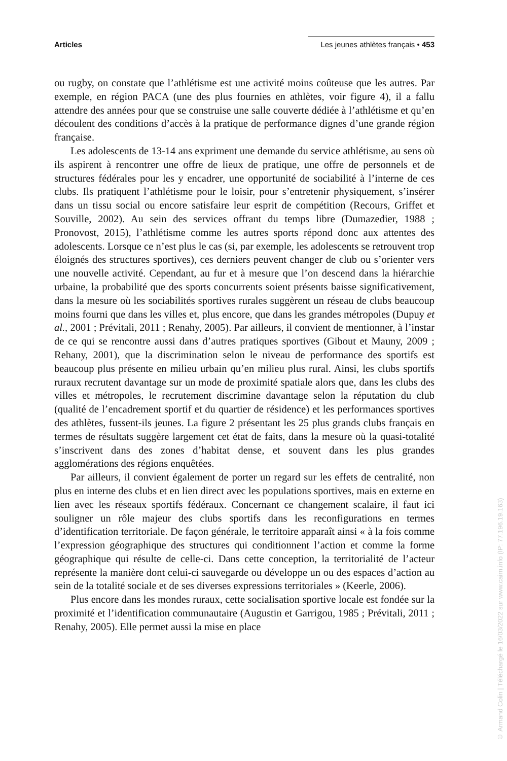Articles Les jeunes athlètes français • 453
ou rugby, on constate que l’athlétisme est une activité moins coûteuse que les autres. Par exemple, en région PACA (une des plus fournies en athlètes, voir figure 4), il a fallu attendre des années pour que se construise une salle couverte dédiée à l’athlétisme et qu’en découlent des conditions d’accès à la pratique de performance dignes d’une grande région française.
Les adolescents de 13-14 ans expriment une demande du service athlétisme, au sens où ils aspirent à rencontrer une offre de lieux de pratique, une offre de personnels et de structures fédérales pour les y encadrer, une opportunité de sociabilité à l’interne de ces clubs. Ils pratiquent l’athlétisme pour le loisir, pour s’entretenir physiquement, s’insérer dans un tissu social ou encore satisfaire leur esprit de compétition (Recours, Griffet et Souville, 2002). Au sein des services offrant du temps libre (Dumazedier, 1988 ; Pronovost, 2015), l’athlétisme comme les autres sports répond donc aux attentes des adolescents. Lorsque ce n’est plus le cas (si, par exemple, les adolescents se retrouvent trop éloignés des structures sportives), ces derniers peuvent changer de club ou s’orienter vers une nouvelle activité. Cependant, au fur et à mesure que l’on descend dans la hiérarchie urbaine, la probabilité que des sports concurrents soient présents baisse significativement, dans la mesure où les sociabilités sportives rurales suggèrent un réseau de clubs beaucoup moins fourni que dans les villes et, plus encore, que dans les grandes métropoles (Dupuy et al., 2001 ; Prévitali, 2011 ; Renahy, 2005). Par ailleurs, il convient de mentionner, à l’instar de ce qui se rencontre aussi dans d’autres pratiques sportives (Gibout et Mauny, 2009 ; Rehany, 2001), que la discrimination selon le niveau de performance des sportifs est beaucoup plus présente en milieu urbain qu’en milieu plus rural. Ainsi, les clubs sportifs ruraux recrutent davantage sur un mode de proximité spatiale alors que, dans les clubs des villes et métropoles, le recrutement discrimine davantage selon la réputation du club (qualité de l’encadrement sportif et du quartier de résidence) et les performances sportives des athlètes, fussent-ils jeunes. La figure 2 présentant les 25 plus grands clubs français en termes de résultats suggère largement cet état de faits, dans la mesure où la quasi-totalité s’inscrivent dans des zones d’habitat dense, et souvent dans les plus grandes agglomérations des régions enquêtées.
Par ailleurs, il convient également de porter un regard sur les effets de centralité, non plus en interne des clubs et en lien direct avec les populations sportives, mais en externe en lien avec les réseaux sportifs fédéraux. Concernant ce changement scalaire, il faut ici souligner un rôle majeur des clubs sportifs dans les reconfigurations en termes d’identification territoriale. De façon générale, le territoire apparaît ainsi « à la fois comme l’expression géographique des structures qui conditionnent l’action et comme la forme géographique qui résulte de celle-ci. Dans cette conception, la territorialité de l’acteur représente la manière dont celui-ci sauvegarde ou développe un ou des espaces d’action au sein de la totalité sociale et de ses diverses expressions territoriales » (Keerle, 2006).
Plus encore dans les mondes ruraux, cette socialisation sportive locale est fondée sur la proximité et l’identification communautaire (Augustin et Garrigou, 1985 ; Prévitali, 2011 ; Renahy, 2005). Elle permet aussi la mise en place
© Armand Colin | Téléchargé le 16/03/2022 sur www.cairn.info (IP: 77.196.19.163)